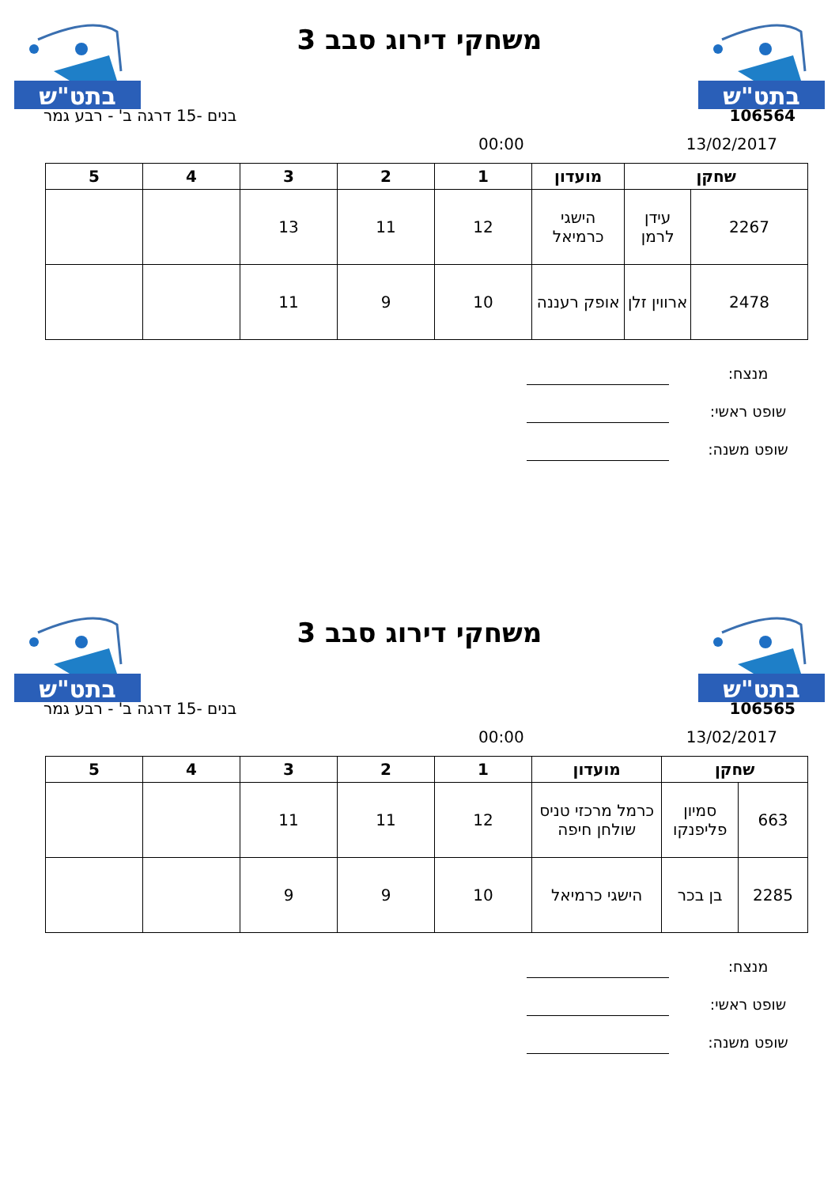בתט"ש
משחקי דירוג סבב 3
בתט"ש
106564 בנים -15 דרגה ב' - רבע גמר
13/02/2017 00:00
| שחקן | | מועדון | 1 | 2 | 3 | 4 | 5 |
| --- | --- | --- | --- | --- | --- | --- | --- |
| 2267 | עידן לרמן | הישגי כרמיאל | 12 | 11 | 13 | | |
| 2478 | ארווין זלן | אופק רעננה | 10 | 9 | 11 | | |
מנצח:
שופט ראשי:
שופט משנה:
בתט"ש
משחקי דירוג סבב 3
בתט"ש
106565 בנים -15 דרגה ב' - רבע גמר
13/02/2017 00:00
| שחקן | | מועדון | 1 | 2 | 3 | 4 | 5 |
| --- | --- | --- | --- | --- | --- | --- | --- |
| 663 | סמיון פליפנקו | כרמל מרכזי טניס שולחן חיפה | 12 | 11 | 11 | | |
| 2285 | בן בכר | הישגי כרמיאל | 10 | 9 | 9 | | |
מנצח:
שופט ראשי:
שופט משנה: